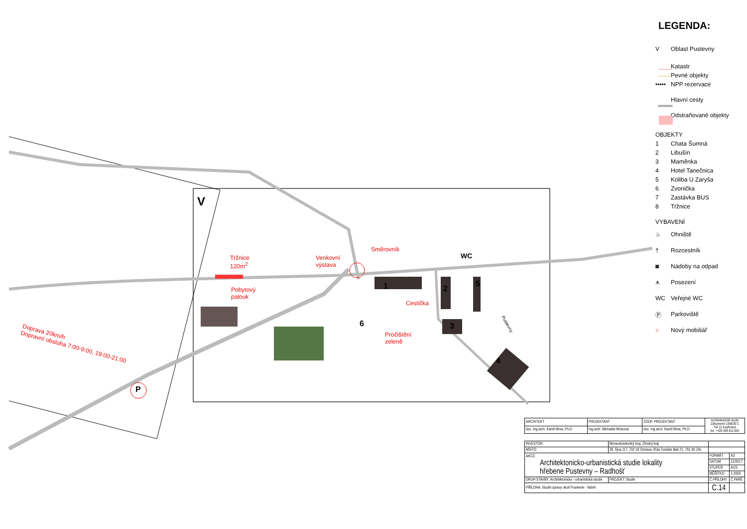V
Tržnice
120m<sup>2</sup>
Venkovní
výstava
Směrovník
Pobytový
palouk
Cestička
Pročištění
zeleně
Doprava 20km/h
Dopravní obsluha 7:00-9:00, 19:00-21:00
WC
P
Pustevny
1 2
3
4
5
6
LEGENDA:
| V | Oblast Pustevny |
| | Katastr |
| | Pevné objekty |
| ••••• | NPP rezervace |
| | Hlavní cesty |
| | Odstraňované objekty |
| OBJEKTY | |
| 1 | Chata Šumná |
| 2 | Libušín |
| 3 | Maměnka |
| 4 | Hotel Tanečnica |
| 5 | Koliba U Zaryša |
| 6 | Zvonička |
| 7 | Zastávka BUS |
| 8 | Tržnice |
| VYBAVENÍ | |
| ♨ | Ohniště |
| † | Rozcestník |
| ◙ | Nádoby na odpad |
| ⩚ | Posezení |
| WC | Veřejné WC |
| Ⓟ | Parkoviště |
| ○ | Nový mobiliář |
| ARCHITEKT | PROJEKTANT | ZODP. PROJEKTANT | Architektonické studio Záhumenní 1358/30 C 742 21 Kopřivnice tel.: +420 556 811 850 |
| doc. Ing.arch. Kamil Mrva, Ph.D | Ing.arch. Michaela Mrázová | doc. Ing.arch. Kamil Mrva, Ph.D | |
| INVESTOR: | Moravskoslezský kraj; Zlínský kraj | | | |
| MÍSTO: | 28. října 117, 702 18 Ostrava; třída Tomáše Bati 21, 761 90 Zlín | | | |
| AKCE: Architektonicko-urbanistická studie lokality hřebene Pustevny – Radhošť | | | FORMÁT | A3 |
| | | | DATUM | 12/2017 |
| | | | STUPEŇ | AUS |
| | | | MĚŘÍTKO | 1:2000 |
| DRUH STAVBY: Architektonicko - urbanistická studie | | PROJEKT: Studie | Č.PŘÍLOHY | Č.PARÉ |
| PŘÍLOHA: Studie úpravy okolí Pusteven - Návrh | | | C.14 | |